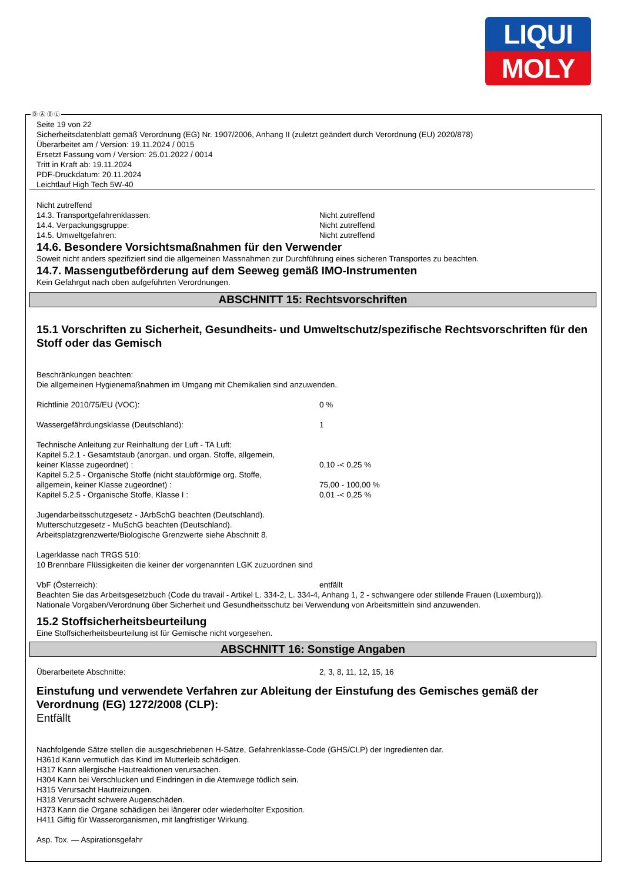LIQUI
MOLY
Ⓓ Ⓐ Ⓑ Ⓛ
Seite 19 von 22
Sicherheitsdatenblatt gemäß Verordnung (EG) Nr. 1907/2006, Anhang II (zuletzt geändert durch Verordnung (EU) 2020/878)
Überarbeitet am / Version: 19.11.2024 / 0015
Ersetzt Fassung vom / Version: 25.01.2022 / 0014
Tritt in Kraft ab: 19.11.2024
PDF-Druckdatum: 20.11.2024
Leichtlauf High Tech 5W-40
Nicht zutreffend
14.3. Transportgefahrenklassen: Nicht zutreffend
14.4. Verpackungsgruppe: Nicht zutreffend
14.5. Umweltgefahren: Nicht zutreffend
14.6. Besondere Vorsichtsmaßnahmen für den Verwender
Soweit nicht anders spezifiziert sind die allgemeinen Massnahmen zur Durchführung eines sicheren Transportes zu beachten.
14.7. Massengutbeförderung auf dem Seeweg gemäß IMO-Instrumenten
Kein Gefahrgut nach oben aufgeführten Verordnungen.
ABSCHNITT 15: Rechtsvorschriften
15.1 Vorschriften zu Sicherheit, Gesundheits- und Umweltschutz/spezifische Rechtsvorschriften für den Stoff oder das Gemisch
Beschränkungen beachten:
Die allgemeinen Hygienemaßnahmen im Umgang mit Chemikalien sind anzuwenden.
Richtlinie 2010/75/EU (VOC): 0 %
Wassergefährdungsklasse (Deutschland): 1
Technische Anleitung zur Reinhaltung der Luft - TA Luft:
Kapitel 5.2.1 - Gesamtstaub (anorgan. und organ. Stoffe, allgemein,
keiner Klasse zugeordnet) : 0,10 -< 0,25 %
Kapitel 5.2.5 - Organische Stoffe (nicht staubförmige org. Stoffe,
allgemein, keiner Klasse zugeordnet) : 75,00 - 100,00 %
Kapitel 5.2.5 - Organische Stoffe, Klasse I : 0,01 -< 0,25 %
Jugendarbeitsschutzgesetz - JArbSchG beachten (Deutschland).
Mutterschutzgesetz - MuSchG beachten (Deutschland).
Arbeitsplatzgrenzwerte/Biologische Grenzwerte siehe Abschnitt 8.
Lagerklasse nach TRGS 510:
10 Brennbare Flüssigkeiten die keiner der vorgenannten LGK zuzuordnen sind
VbF (Österreich): entfällt
Beachten Sie das Arbeitsgesetzbuch (Code du travail - Artikel L. 334-2, L. 334-4, Anhang 1, 2 - schwangere oder stillende Frauen (Luxemburg)).
Nationale Vorgaben/Verordnung über Sicherheit und Gesundheitsschutz bei Verwendung von Arbeitsmitteln sind anzuwenden.
15.2 Stoffsicherheitsbeurteilung
Eine Stoffsicherheitsbeurteilung ist für Gemische nicht vorgesehen.
ABSCHNITT 16: Sonstige Angaben
Überarbeitete Abschnitte: 2, 3, 8, 11, 12, 15, 16
Einstufung und verwendete Verfahren zur Ableitung der Einstufung des Gemisches gemäß der Verordnung (EG) 1272/2008 (CLP):
Entfällt
Nachfolgende Sätze stellen die ausgeschriebenen H-Sätze, Gefahrenklasse-Code (GHS/CLP) der Ingredienten dar.
H361d Kann vermutlich das Kind im Mutterleib schädigen.
H317 Kann allergische Hautreaktionen verursachen.
H304 Kann bei Verschlucken und Eindringen in die Atemwege tödlich sein.
H315 Verursacht Hautreizungen.
H318 Verursacht schwere Augenschäden.
H373 Kann die Organe schädigen bei längerer oder wiederholter Exposition.
H411 Giftig für Wasserorganismen, mit langfristiger Wirkung.
Asp. Tox. — Aspirationsgefahr